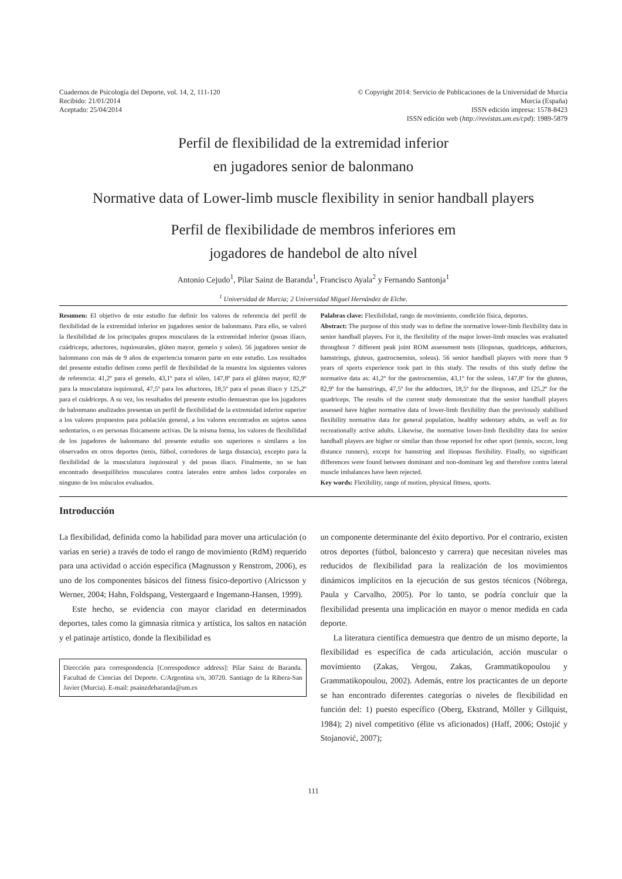Cuadernos de Psicología del Deporte, vol. 14, 2, 111-120
Recibido: 21/01/2014
Aceptado: 25/04/2014
© Copyright 2014: Servicio de Publicaciones de la Universidad de Murcia
Murcia (España)
ISSN edición impresa: 1578-8423
ISSN edición web (http://revistas.um.es/cpd): 1989-5879
Perfil de flexibilidad de la extremidad inferior
en jugadores senior de balonmano
Normative data of Lower-limb muscle flexibility in senior handball players
Perfil de flexibilidade de membros inferiores em
jogadores de handebol de alto nível
Antonio Cejudo<sup>1</sup>, Pilar Sainz de Baranda<sup>1</sup>, Francisco Ayala<sup>2</sup> y Fernando Santonja<sup>1</sup>
<sup>1</sup> Universidad de Murcia; 2 Universidad Miguel Hernández de Elche.
Resumen: El objetivo de este estudio fue definir los valores de referencia del perfil de flexibilidad de la extremidad inferior en jugadores senior de balonmano. Para ello, se valoró la flexibilidad de los principales grupos musculares de la extremidad inferior (psoas ilíaco, cuádriceps, aductores, isquiosurales, glúteo mayor, gemelo y soleo). 56 jugadores senior de balonmano con más de 9 años de experiencia tomaron parte en este estudio. Los resultados del presente estudio definen como perfil de flexibilidad de la muestra los siguientes valores de referencia: 41,2º para el gemelo, 43,1º para el sóleo, 147,8º para el glúteo mayor, 82,9º para la musculatura isquiosural, 47,5º para los aductores, 18,5º para el psoas iliaco y 125,2º para el cuádriceps. A su vez, los resultados del presente estudio demuestran que los jugadores de balonmano analizados presentan un perfil de flexibilidad de la extremidad inferior superior a los valores propuestos para población general, a los valores encontrados en sujetos sanos sedentarios, o en personas físicamente activas. De la misma forma, los valores de flexibilidad de los jugadores de balonmano del presente estudio son superiores o similares a los observados en otros deportes (tenis, fútbol, corredores de larga distancia), excepto para la flexibilidad de la musculatura isquiosural y del psoas iliaco. Finalmente, no se han encontrado desequilibrios musculares contra laterales entre ambos lados corporales en ninguno de los músculos evaluados.
Palabras clave: Flexibilidad, rango de movimiento, condición física, deportes.
Abstract: The purpose of this study was to define the normative lower-limb flexibility data in senior handball players. For it, the flexibility of the major lower-limb muscles was evaluated throughout 7 different peak joint ROM assessment tests (iliopsoas, quadriceps, adductors, hamstrings, gluteus, gastrocnemius, soleus). 56 senior handball players with more than 9 years of sports experience took part in this study. The results of this study define the normative data as: 41,2º for the gastrocnemius, 43,1º for the soleus, 147,8º for the gluteus, 82,9º for the hamstrings, 47,5º for the adductors, 18,5º for the iliopsoas, and 125,2º for the quadriceps. The results of the current study demonstrate that the senior handball players assessed have higher normative data of lower-limb flexibility than the previously stabilised flexibility normative data for general population, healthy sedentary adults, as well as for recreationally active adults. Likewise, the normative lower-limb flexibility data for senior handball players are higher or similar than those reported for other sport (tennis, soccer, long distance runners), except for hamstring and iliopsoas flexibility. Finally, no significant differences were found between dominant and non-dominant leg and therefore contra lateral muscle imbalances have been rejected.
Key words: Flexibility, range of motion, physical fitness, sports.
Introducción
La flexibilidad, definida como la habilidad para mover una articulación (o varias en serie) a través de todo el rango de movimiento (RdM) requerido para una actividad o acción específica (Magnusson y Renstrom, 2006), es uno de los componentes básicos del fitness físico-deportivo (Alricsson y Werner, 2004; Hahn, Foldspang, Vestergaard e Ingemann-Hansen, 1999).
Este hecho, se evidencia con mayor claridad en determinados deportes, tales como la gimnasia rítmica y artística, los saltos en natación y el patinaje artístico, donde la flexibilidad es
Dirección para correspondencia [Correspodence address]: Pilar Sainz de Baranda. Facultad de Ciencias del Deporte. C/Argentina s/n, 30720. Santiago de la Ribera-San Javier (Murcia). E-mail: psainzdebaranda@um.es
un componente determinante del éxito deportivo. Por el contrario, existen otros deportes (fútbol, baloncesto y carrera) que necesitan niveles mas reducidos de flexibilidad para la realización de los movimientos dinámicos implícitos en la ejecución de sus gestos técnicos (Nóbrega, Paula y Carvalho, 2005). Por lo tanto, se podría concluir que la flexibilidad presenta una implicación en mayor o menor medida en cada deporte.
La literatura científica demuestra que dentro de un mismo deporte, la flexibilidad es específica de cada articulación, acción muscular o movimiento (Zakas, Vergou, Zakas, Grammatikopoulou y Grammatikopoulou, 2002). Además, entre los practicantes de un deporte se han encontrado diferentes categorías o niveles de flexibilidad en función del: 1) puesto específico (Oberg, Ekstrand, Möller y Gillquist, 1984); 2) nivel competitivo (élite vs aficionados) (Haff, 2006; Ostojić y Stojanović, 2007);
111